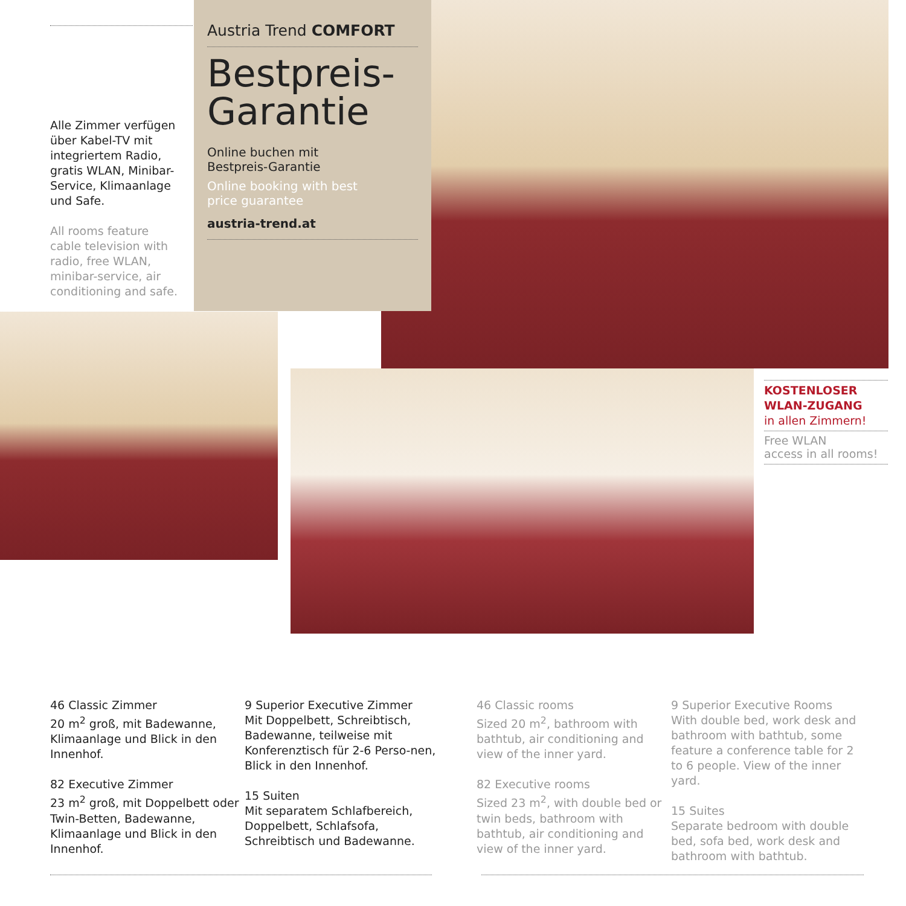Alle Zimmer verfügen über Kabel-TV mit integriertem Radio, gratis WLAN, Minibar-Service, Klimaanlage und Safe.
All rooms feature cable television with radio, free WLAN, minibar-service, air conditioning and safe.
Austria Trend COMFORT
Bestpreis-
Garantie
Online buchen mit
Bestpreis-Garantie
Online booking with best
price guarantee
austria-trend.at
KOSTENLOSER
WLAN-ZUGANG
in allen Zimmern!
Free WLAN
access in all rooms!
46 Classic Zimmer
20 m<sup>2</sup> groß, mit Badewanne, Klimaanlage und Blick in den Innenhof.
82 Executive Zimmer
23 m<sup>2</sup> groß, mit Doppelbett oder Twin-Betten, Badewanne, Klimaanlage und Blick in den Innenhof.
9 Superior Executive Zimmer
Mit Doppelbett, Schreibtisch, Badewanne, teilweise mit Konferenztisch für 2-6 Perso-nen, Blick in den Innenhof.
15 Suiten
Mit separatem Schlafbereich, Doppelbett, Schlafsofa, Schreibtisch und Badewanne.
46 Classic rooms
Sized 20 m<sup>2</sup>, bathroom with bathtub, air conditioning and view of the inner yard.
82 Executive rooms
Sized 23 m<sup>2</sup>, with double bed or twin beds, bathroom with bathtub, air conditioning and view of the inner yard.
9 Superior Executive Rooms
With double bed, work desk and bathroom with bathtub, some feature a conference table for 2 to 6 people. View of the inner yard.
15 Suites
Separate bedroom with double bed, sofa bed, work desk and bathroom with bathtub.